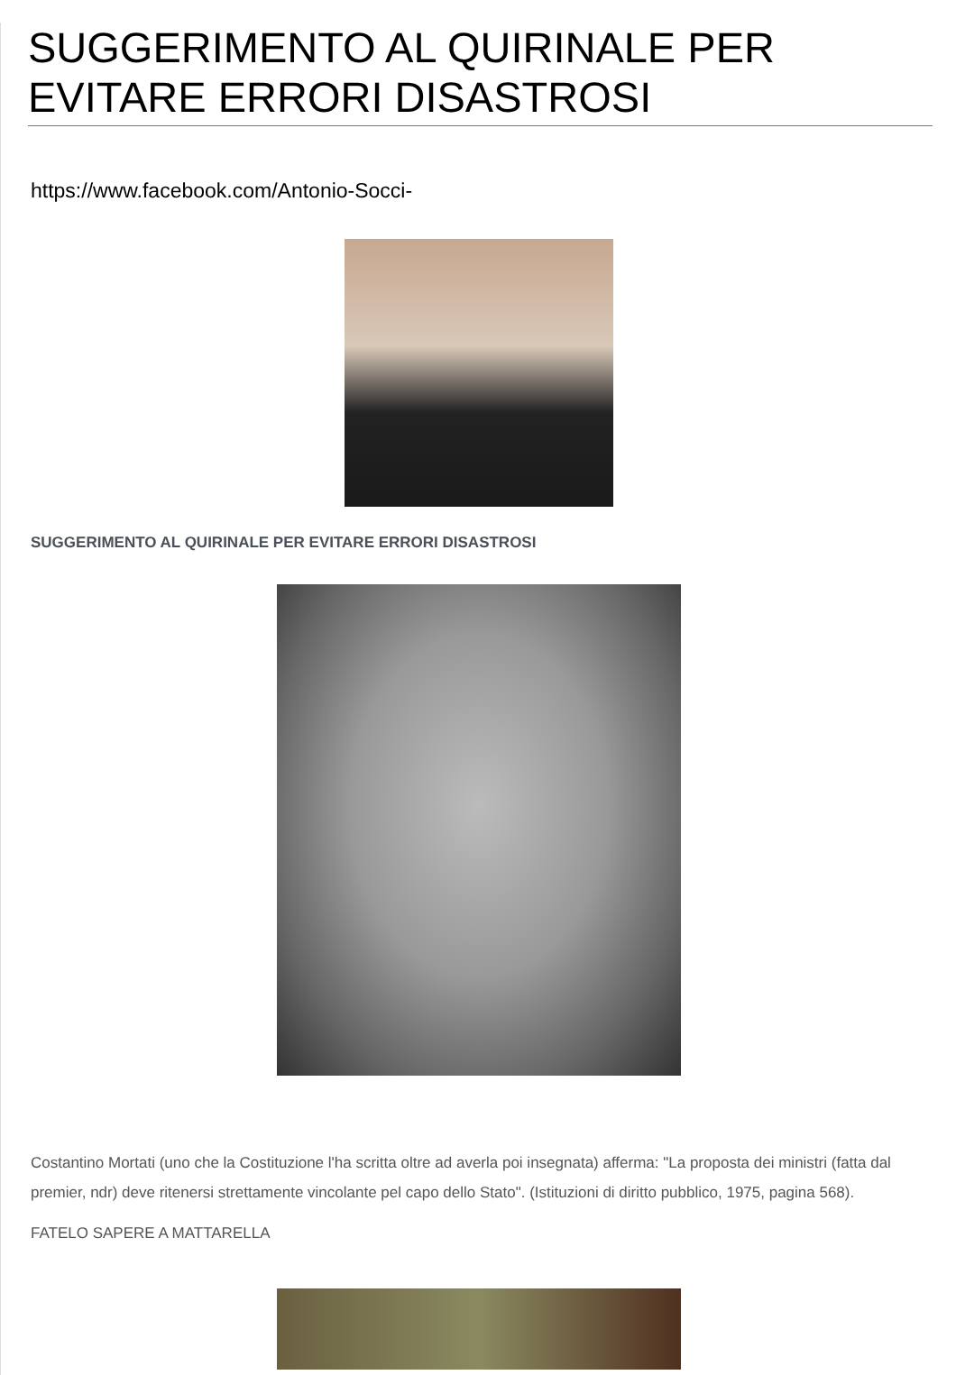SUGGERIMENTO AL QUIRINALE PER EVITARE ERRORI DISASTROSI
https://www.facebook.com/Antonio-Socci-
SUGGERIMENTO AL QUIRINALE PER EVITARE ERRORI DISASTROSI
Costantino Mortati (uno che la Costituzione l'ha scritta oltre ad averla poi insegnata) afferma: "La proposta dei ministri (fatta dal premier, ndr) deve ritenersi strettamente vincolante pel capo dello Stato". (Istituzioni di diritto pubblico, 1975, pagina 568).
FATELO SAPERE A MATTARELLA